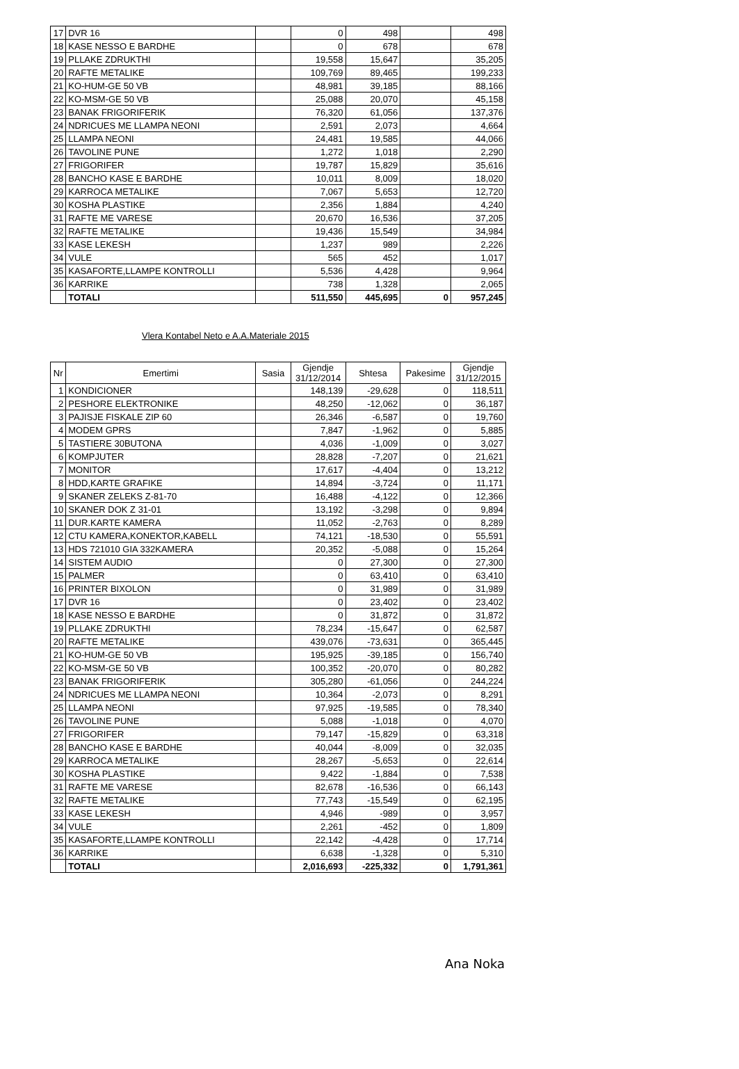| 17 | DVR 16 | | 0 | 498 | | 498 |
| 18 | KASE NESSO E BARDHE | | 0 | 678 | | 678 |
| 19 | PLLAKE ZDRUKTHI | | 19,558 | 15,647 | | 35,205 |
| 20 | RAFTE METALIKE | | 109,769 | 89,465 | | 199,233 |
| 21 | KO-HUM-GE 50 VB | | 48,981 | 39,185 | | 88,166 |
| 22 | KO-MSM-GE 50 VB | | 25,088 | 20,070 | | 45,158 |
| 23 | BANAK FRIGORIFERIK | | 76,320 | 61,056 | | 137,376 |
| 24 | NDRICUES ME LLAMPA NEONI | | 2,591 | 2,073 | | 4,664 |
| 25 | LLAMPA NEONI | | 24,481 | 19,585 | | 44,066 |
| 26 | TAVOLINE PUNE | | 1,272 | 1,018 | | 2,290 |
| 27 | FRIGORIFER | | 19,787 | 15,829 | | 35,616 |
| 28 | BANCHO KASE E BARDHE | | 10,011 | 8,009 | | 18,020 |
| 29 | KARROCA METALIKE | | 7,067 | 5,653 | | 12,720 |
| 30 | KOSHA PLASTIKE | | 2,356 | 1,884 | | 4,240 |
| 31 | RAFTE ME VARESE | | 20,670 | 16,536 | | 37,205 |
| 32 | RAFTE METALIKE | | 19,436 | 15,549 | | 34,984 |
| 33 | KASE LEKESH | | 1,237 | 989 | | 2,226 |
| 34 | VULE | | 565 | 452 | | 1,017 |
| 35 | KASAFORTE,LLAMPE KONTROLLI | | 5,536 | 4,428 | | 9,964 |
| 36 | KARRIKE | | 738 | 1,328 | | 2,065 |
| | TOTALI | | 511,550 | 445,695 | 0 | 957,245 |
Vlera Kontabel Neto e A.A.Materiale 2015
| Nr | Emertimi | Sasia | Gjendje 31/12/2014 | Shtesa | Pakesime | Gjendje 31/12/2015 |
| --- | --- | --- | --- | --- | --- | --- |
| 1 | KONDICIONER | | 148,139 | -29,628 | 0 | 118,511 |
| 2 | PESHORE ELEKTRONIKE | | 48,250 | -12,062 | 0 | 36,187 |
| 3 | PAJISJE FISKALE ZIP 60 | | 26,346 | -6,587 | 0 | 19,760 |
| 4 | MODEM GPRS | | 7,847 | -1,962 | 0 | 5,885 |
| 5 | TASTIERE 30BUTONA | | 4,036 | -1,009 | 0 | 3,027 |
| 6 | KOMPJUTER | | 28,828 | -7,207 | 0 | 21,621 |
| 7 | MONITOR | | 17,617 | -4,404 | 0 | 13,212 |
| 8 | HDD,KARTE GRAFIKE | | 14,894 | -3,724 | 0 | 11,171 |
| 9 | SKANER ZELEKS Z-81-70 | | 16,488 | -4,122 | 0 | 12,366 |
| 10 | SKANER DOK Z 31-01 | | 13,192 | -3,298 | 0 | 9,894 |
| 11 | DUR.KARTE KAMERA | | 11,052 | -2,763 | 0 | 8,289 |
| 12 | CTU KAMERA,KONEKTOR,KABELL | | 74,121 | -18,530 | 0 | 55,591 |
| 13 | HDS 721010 GIA 332KAMERA | | 20,352 | -5,088 | 0 | 15,264 |
| 14 | SISTEM AUDIO | | 0 | 27,300 | 0 | 27,300 |
| 15 | PALMER | | 0 | 63,410 | 0 | 63,410 |
| 16 | PRINTER BIXOLON | | 0 | 31,989 | 0 | 31,989 |
| 17 | DVR 16 | | 0 | 23,402 | 0 | 23,402 |
| 18 | KASE NESSO E BARDHE | | 0 | 31,872 | 0 | 31,872 |
| 19 | PLLAKE ZDRUKTHI | | 78,234 | -15,647 | 0 | 62,587 |
| 20 | RAFTE METALIKE | | 439,076 | -73,631 | 0 | 365,445 |
| 21 | KO-HUM-GE 50 VB | | 195,925 | -39,185 | 0 | 156,740 |
| 22 | KO-MSM-GE 50 VB | | 100,352 | -20,070 | 0 | 80,282 |
| 23 | BANAK FRIGORIFERIK | | 305,280 | -61,056 | 0 | 244,224 |
| 24 | NDRICUES ME LLAMPA NEONI | | 10,364 | -2,073 | 0 | 8,291 |
| 25 | LLAMPA NEONI | | 97,925 | -19,585 | 0 | 78,340 |
| 26 | TAVOLINE PUNE | | 5,088 | -1,018 | 0 | 4,070 |
| 27 | FRIGORIFER | | 79,147 | -15,829 | 0 | 63,318 |
| 28 | BANCHO KASE E BARDHE | | 40,044 | -8,009 | 0 | 32,035 |
| 29 | KARROCA METALIKE | | 28,267 | -5,653 | 0 | 22,614 |
| 30 | KOSHA PLASTIKE | | 9,422 | -1,884 | 0 | 7,538 |
| 31 | RAFTE ME VARESE | | 82,678 | -16,536 | 0 | 66,143 |
| 32 | RAFTE METALIKE | | 77,743 | -15,549 | 0 | 62,195 |
| 33 | KASE LEKESH | | 4,946 | -989 | 0 | 3,957 |
| 34 | VULE | | 2,261 | -452 | 0 | 1,809 |
| 35 | KASAFORTE,LLAMPE KONTROLLI | | 22,142 | -4,428 | 0 | 17,714 |
| 36 | KARRIKE | | 6,638 | -1,328 | 0 | 5,310 |
| | TOTALI | | 2,016,693 | -225,332 | 0 | 1,791,361 |
Ana Noka